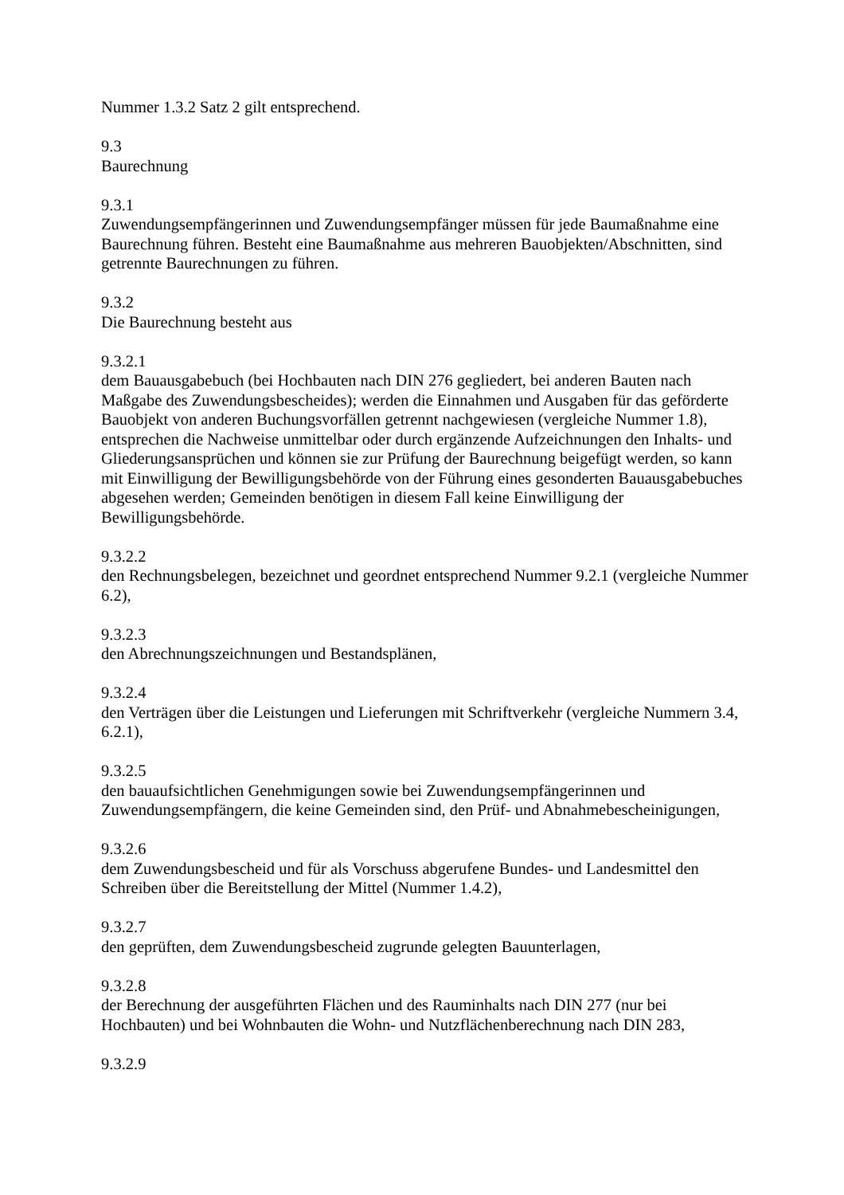Nummer 1.3.2 Satz 2 gilt entsprechend.
9.3
Baurechnung
9.3.1
Zuwendungsempfängerinnen und Zuwendungsempfänger müssen für jede Baumaßnahme eine Baurechnung führen. Besteht eine Baumaßnahme aus mehreren Bauobjekten/Abschnitten, sind getrennte Baurechnungen zu führen.
9.3.2
Die Baurechnung besteht aus
9.3.2.1
dem Bauausgabebuch (bei Hochbauten nach DIN 276 gegliedert, bei anderen Bauten nach Maßgabe des Zuwendungsbescheides); werden die Einnahmen und Ausgaben für das geförderte Bauobjekt von anderen Buchungsvorfällen getrennt nachgewiesen (vergleiche Nummer 1.8), entsprechen die Nachweise unmittelbar oder durch ergänzende Aufzeichnungen den Inhalts- und Gliederungsansprüchen und können sie zur Prüfung der Baurechnung beigefügt werden, so kann mit Einwilligung der Bewilligungsbehörde von der Führung eines gesonderten Bauausgabebuches abgesehen werden; Gemeinden benötigen in diesem Fall keine Einwilligung der Bewilligungsbehörde.
9.3.2.2
den Rechnungsbelegen, bezeichnet und geordnet entsprechend Nummer 9.2.1 (vergleiche Nummer 6.2),
9.3.2.3
den Abrechnungszeichnungen und Bestandsplänen,
9.3.2.4
den Verträgen über die Leistungen und Lieferungen mit Schriftverkehr (vergleiche Nummern 3.4, 6.2.1),
9.3.2.5
den bauaufsichtlichen Genehmigungen sowie bei Zuwendungsempfängerinnen und Zuwendungsempfängern, die keine Gemeinden sind, den Prüf- und Abnahmebescheinigungen,
9.3.2.6
dem Zuwendungsbescheid und für als Vorschuss abgerufene Bundes- und Landesmittel den Schreiben über die Bereitstellung der Mittel (Nummer 1.4.2),
9.3.2.7
den geprüften, dem Zuwendungsbescheid zugrunde gelegten Bauunterlagen,
9.3.2.8
der Berechnung der ausgeführten Flächen und des Rauminhalts nach DIN 277 (nur bei Hochbauten) und bei Wohnbauten die Wohn- und Nutzflächenberechnung nach DIN 283,
9.3.2.9